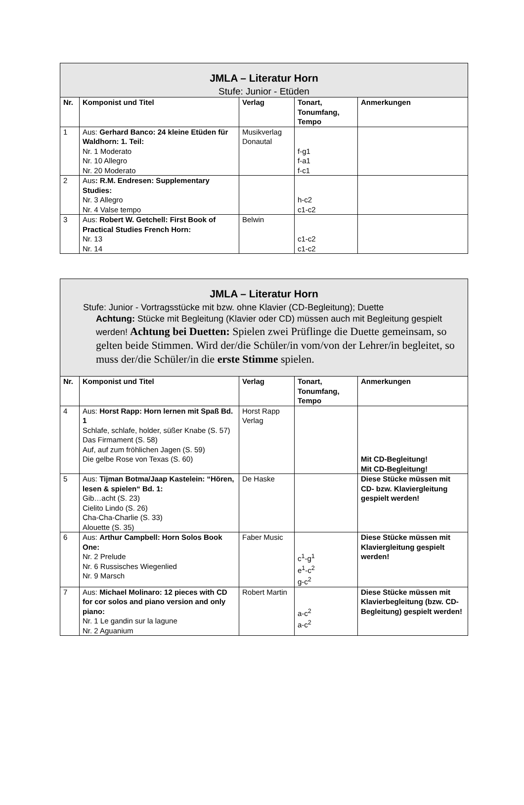| JMLA – Literatur Horn Stufe: Junior - Etüden | | | | |
| --- | --- | --- | --- | --- |
| Nr. | Komponist und Titel | Verlag | Tonart, Tonumfang, Tempo | Anmerkungen |
| 1 | Aus: Gerhard Banco: 24 kleine Etüden für Waldhorn: 1. Teil: Nr. 1 Moderato Nr. 10 Allegro Nr. 20 Moderato | Musikverlag Donautal | f-g1 f-a1 f-c1 | |
| 2 | Aus : R.M. Endresen: Supplementary Studies: Nr. 3 Allegro Nr. 4 Valse tempo | | h-c2 c1-c2 | |
| 3 | Aus: Robert W. Getchell: First Book of Practical Studies French Horn: Nr. 13 Nr. 14 | Belwin | c1-c2 c1-c2 | |
| JMLA – Literatur Horn Stufe: Junior - Vortragsstücke mit bzw. ohne Klavier (CD-Begleitung); Duette Achtung: Stücke mit Begleitung (Klavier oder CD) müssen auch mit Begleitung gespielt werden! Achtung bei Duetten: Spielen zwei Prüflinge die Duette gemeinsam, so gelten beide Stimmen. Wird der/die Schüler/in vom/von der Lehrer/in begleitet, so muss der/die Schüler/in die erste Stimme spielen. | | | | |
| --- | --- | --- | --- | --- |
| Nr. | Komponist und Titel | Verlag | Tonart, Tonumfang, Tempo | Anmerkungen |
| 4 | Aus: Horst Rapp: Horn lernen mit Spaß Bd. 1 Schlafe, schlafe, holder, süßer Knabe (S. 57) Das Firmament (S. 58) Auf, auf zum fröhlichen Jagen (S. 59) Die gelbe Rose von Texas (S. 60) | Horst Rapp Verlag | | Mit CD-Begleitung! Mit CD-Begleitung! |
| 5 | Aus: Tijman Botma/Jaap Kastelein: “Hören, lesen & spielen“ Bd. 1: Gib…acht (S. 23) Cielito Lindo (S. 26) Cha-Cha-Charlie (S. 33) Alouette (S. 35) | De Haske | | Diese Stücke müssen mit CD- bzw. Klaviergleitung gespielt werden! |
| 6 | Aus: Arthur Campbell: Horn Solos Book One: Nr. 2 Prelude Nr. 6 Russisches Wiegenlied Nr. 9 Marsch | Faber Music | c<sup>1</sup>-g<sup>1</sup> e<sup>1</sup>-c<sup>2</sup> g-c<sup>2</sup> | Diese Stücke müssen mit Klaviergleitung gespielt werden! |
| 7 | Aus: Michael Molinaro: 12 pieces with CD for cor solos and piano version and only piano: Nr. 1 Le gandin sur la lagune Nr. 2 Aguanium | Robert Martin | a-c<sup>2</sup> a-c<sup>2</sup> | Diese Stücke müssen mit Klavierbegleitung (bzw. CD-Begleitung) gespielt werden! |